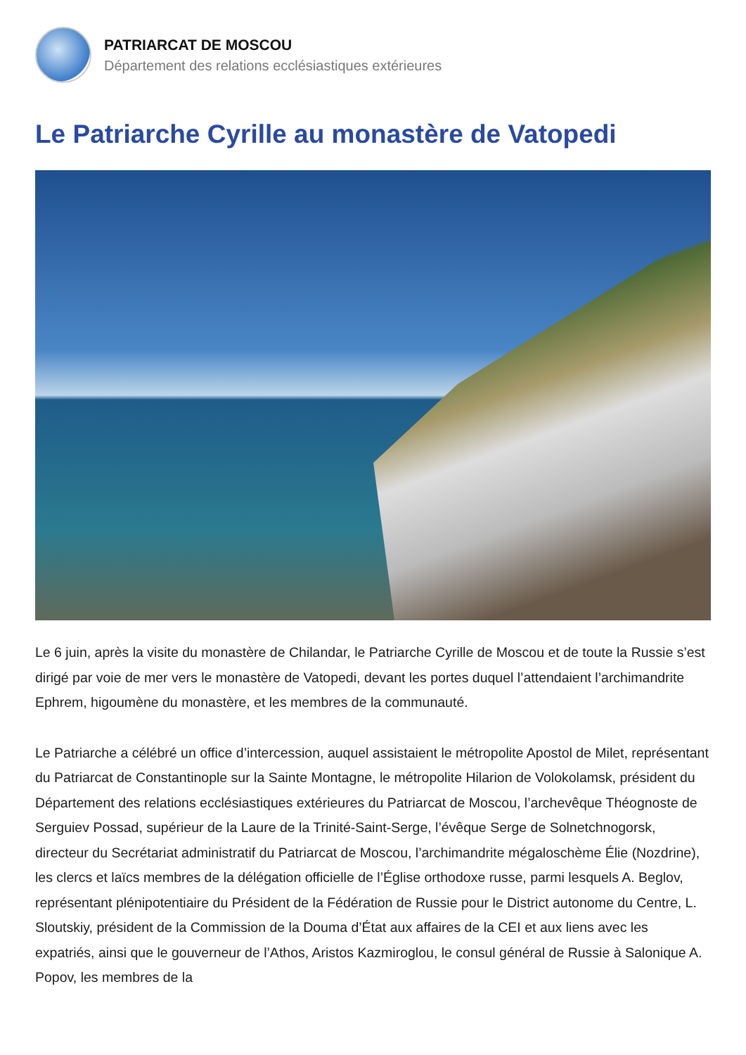PATRIARCAT DE MOSCOU
Département des relations ecclésiastiques extérieures
Le Patriarche Cyrille au monastère de Vatopedi
Le 6 juin, après la visite du monastère de Chilandar, le Patriarche Cyrille de Moscou et de toute la Russie s’est dirigé par voie de mer vers le monastère de Vatopedi, devant les portes duquel l’attendaient l’archimandrite Ephrem, higoumène du monastère, et les membres de la communauté.
Le Patriarche a célébré un office d’intercession, auquel assistaient le métropolite Apostol de Milet, représentant du Patriarcat de Constantinople sur la Sainte Montagne, le métropolite Hilarion de Volokolamsk, président du Département des relations ecclésiastiques extérieures du Patriarcat de Moscou, l’archevêque Théognoste de Serguiev Possad, supérieur de la Laure de la Trinité-Saint-Serge, l’évêque Serge de Solnetchnogorsk, directeur du Secrétariat administratif du Patriarcat de Moscou, l’archimandrite mégaloschème Élie (Nozdrine), les clercs et laïcs membres de la délégation officielle de l’Église orthodoxe russe, parmi lesquels A. Beglov, représentant plénipotentiaire du Président de la Fédération de Russie pour le District autonome du Centre, L. Sloutskiy, président de la Commission de la Douma d’État aux affaires de la CEI et aux liens avec les expatriés, ainsi que le gouverneur de l’Athos, Aristos Kazmiroglou, le consul général de Russie à Salonique A. Popov, les membres de la